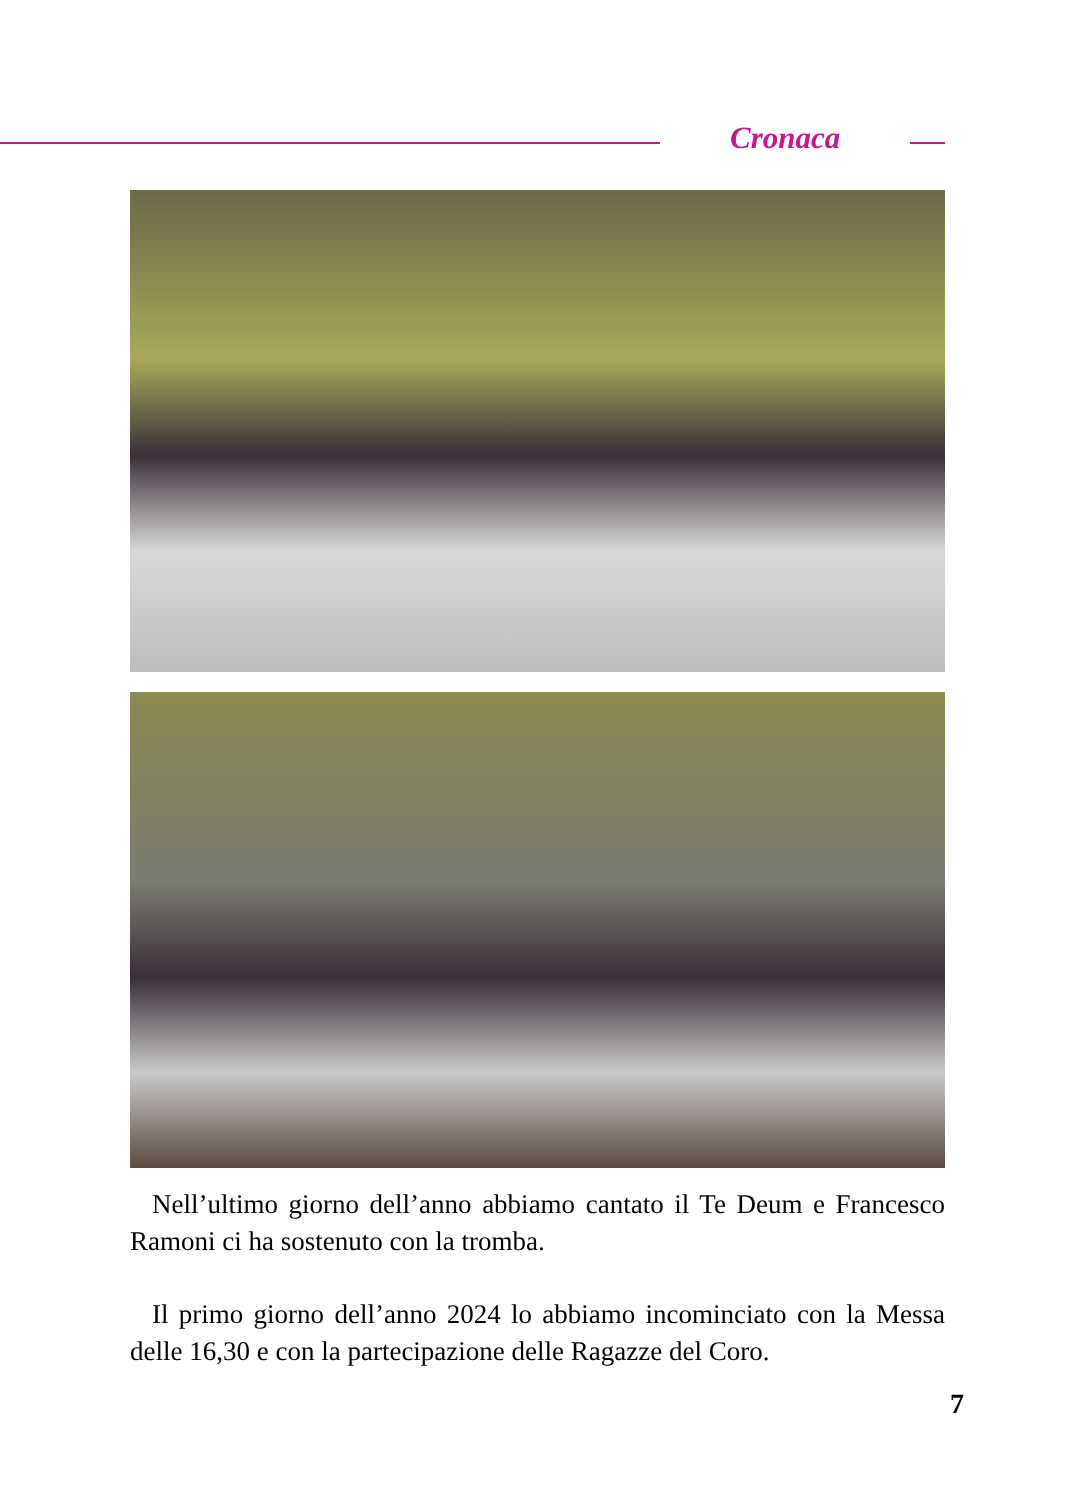Cronaca
Nell’ultimo giorno dell’anno abbiamo cantato il Te Deum e Francesco Ramoni ci ha sostenuto con la tromba.
Il primo giorno dell’anno 2024 lo abbiamo incominciato con la Messa delle 16,30 e con la partecipazione delle Ragazze del Coro.
7